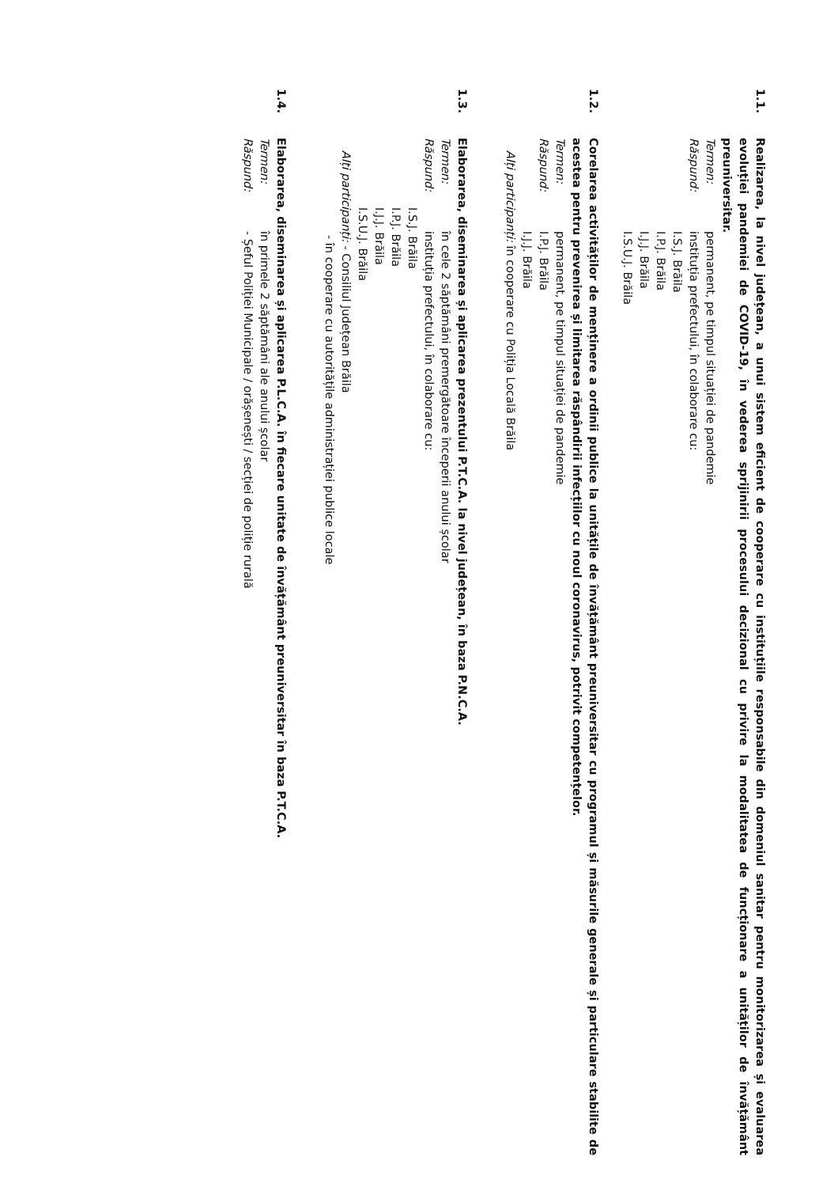1.1. Realizarea, la nivel județean, a unui sistem eficient de cooperare cu instituțiile responsabile din domeniul sanitar pentru monitorizarea și evaluarea evoluției pandemiei de COVID-19, în vederea sprijinirii procesului decizional cu privire la modalitatea de funcționare a unităților de învățământ preuniversitar.
Termen: permanent, pe timpul situației de pandemie
Răspund: instituția prefectului, în colaborare cu:
I.S.J. Brăila
I.P.J. Brăila
I.J.J. Brăila
I.S.U.J. Brăila
1.2. Corelarea activităților de menținere a ordinii publice la unitățile de învățământ preuniversitar cu programul și măsurile generale și particulare stabilite de acestea pentru prevenirea și limitarea răspândirii infecțiilor cu noul coronavirus, potrivit competențelor.
Termen: permanent, pe timpul situației de pandemie
Răspund: I.P.J. Brăila
I.J.J. Brăila
Alți participanți: în cooperare cu Poliția Locală Brăila
1.3. Elaborarea, diseminarea și aplicarea prezentului P.T.C.A. la nivel județean, în baza P.N.C.A.
Termen: în cele 2 săptămâni premergătoare începerii anului școlar
Răspund: instituția prefectului, în colaborare cu:
I.S.J. Brăila
I.P.J. Brăila
I.J.J. Brăila
I.S.U.J. Brăila
Alți participanți: - Consiliul Județean Brăila
- în cooperare cu autoritățile administrației publice locale
1.4. Elaborarea, diseminarea și aplicarea P.L.C.A. în fiecare unitate de învățământ preuniversitar în baza P.T.C.A.
Termen: în primele 2 săptămâni ale anului școlar
Răspund:- Șeful Poliției Municipale / orășenești / secției de poliție rurală